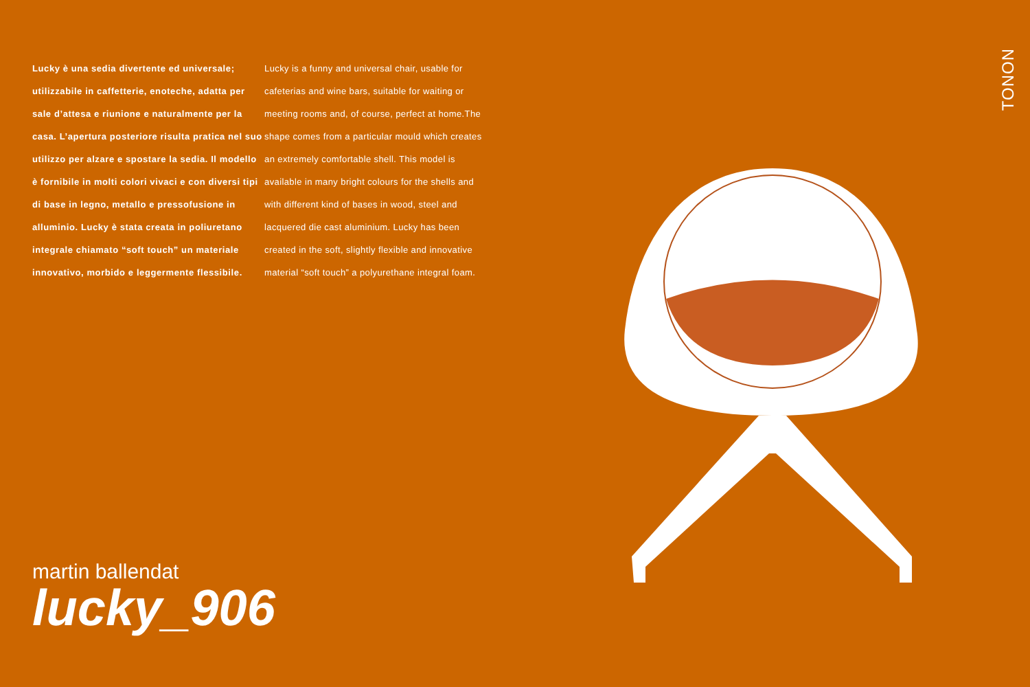Lucky è una sedia divertente ed universale; utilizzabile in caffetterie, enoteche, adatta per sale d’attesa e riunione e naturalmente per la casa. L’apertura posteriore risulta pratica nel suo utilizzo per alzare e spostare la sedia. Il modello è fornibile in molti colori vivaci e con diversi tipi di base in legno, metallo e pressofusione in alluminio. Lucky è stata creata in poliuretano integrale chiamato “soft touch” un materiale innovativo, morbido e leggermente flessibile.
Lucky is a funny and universal chair, usable for cafeterias and wine bars, suitable for waiting or meeting rooms and, of course, perfect at home.The shape comes from a particular mould which creates an extremely comfortable shell. This model is available in many bright colours for the shells and with different kind of bases in wood, steel and lacquered die cast aluminium. Lucky has been created in the soft, slightly flexible and innovative material “soft touch” a polyurethane integral foam.
TONON
martin ballendat
lucky_906